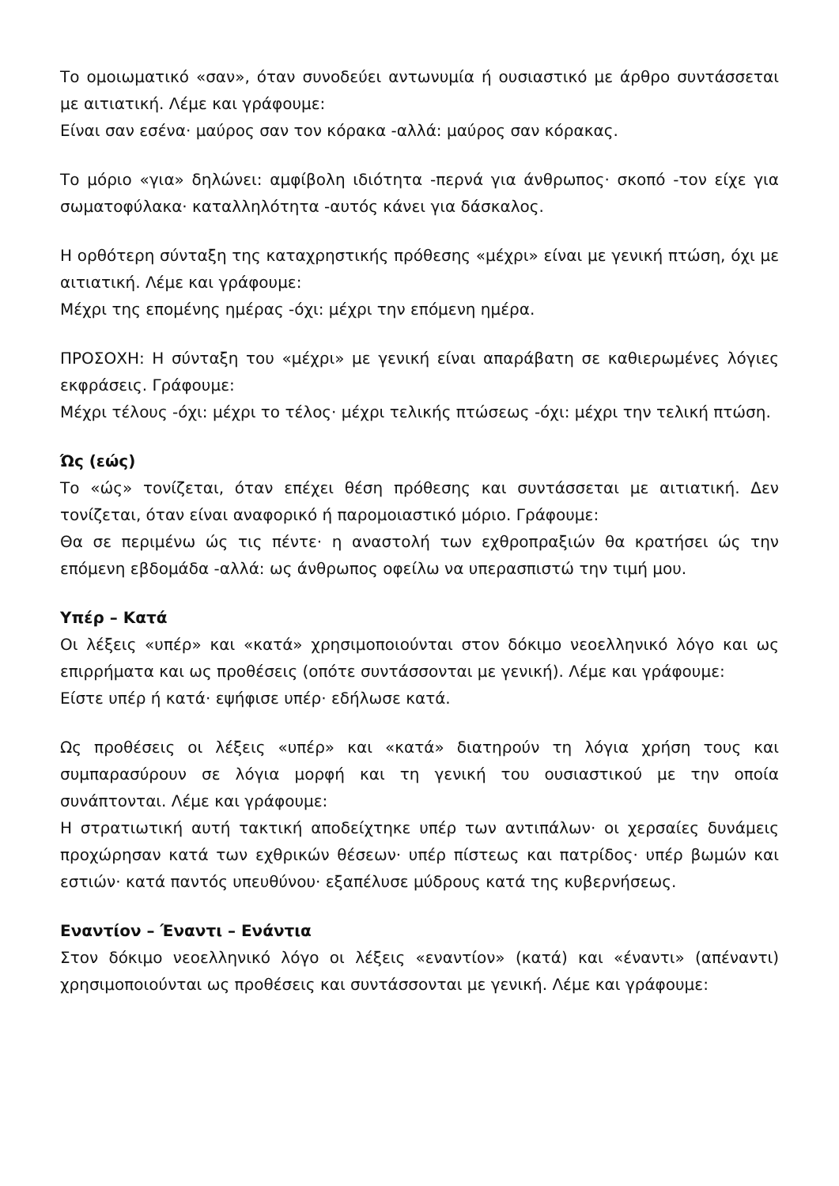Το ομοιωματικό «σαν», όταν συνοδεύει αντωνυμία ή ουσιαστικό με άρθρο συντάσσεται με αιτιατική. Λέμε και γράφουμε:
Είναι σαν εσένα· μαύρος σαν τον κόρακα -αλλά: μαύρος σαν κόρακας.
Το μόριο «για» δηλώνει: αμφίβολη ιδιότητα -περνά για άνθρωπος· σκοπό -τον είχε για σωματοφύλακα· καταλληλότητα -αυτός κάνει για δάσκαλος.
Η ορθότερη σύνταξη της καταχρηστικής πρόθεσης «μέχρι» είναι με γενική πτώση, όχι με αιτιατική. Λέμε και γράφουμε:
Μέχρι της επομένης ημέρας -όχι: μέχρι την επόμενη ημέρα.
ΠΡΟΣΟΧΗ: Η σύνταξη του «μέχρι» με γενική είναι απαράβατη σε καθιερωμένες λόγιες εκφράσεις. Γράφουμε:
Μέχρι τέλους -όχι: μέχρι το τέλος· μέχρι τελικής πτώσεως -όχι: μέχρι την τελική πτώση.
Ώς (εώς)
Το «ώς» τονίζεται, όταν επέχει θέση πρόθεσης και συντάσσεται με αιτιατική. Δεν τονίζεται, όταν είναι αναφορικό ή παρομοιαστικό μόριο. Γράφουμε:
Θα σε περιμένω ώς τις πέντε· η αναστολή των εχθροπραξιών θα κρατήσει ώς την επόμενη εβδομάδα -αλλά: ως άνθρωπος οφείλω να υπερασπιστώ την τιμή μου.
Υπέρ – Κατά
Οι λέξεις «υπέρ» και «κατά» χρησιμοποιούνται στον δόκιμο νεοελληνικό λόγο και ως επιρρήματα και ως προθέσεις (οπότε συντάσσονται με γενική). Λέμε και γράφουμε:
Είστε υπέρ ή κατά· εψήφισε υπέρ· εδήλωσε κατά.
Ως προθέσεις οι λέξεις «υπέρ» και «κατά» διατηρούν τη λόγια χρήση τους και συμπαρασύρουν σε λόγια μορφή και τη γενική του ουσιαστικού με την οποία συνάπτονται. Λέμε και γράφουμε:
Η στρατιωτική αυτή τακτική αποδείχτηκε υπέρ των αντιπάλων· οι χερσαίες δυνάμεις προχώρησαν κατά των εχθρικών θέσεων· υπέρ πίστεως και πατρίδος· υπέρ βωμών και εστιών· κατά παντός υπευθύνου· εξαπέλυσε μύδρους κατά της κυβερνήσεως.
Εναντίον – Έναντι – Ενάντια
Στον δόκιμο νεοελληνικό λόγο οι λέξεις «εναντίον» (κατά) και «έναντι» (απέναντι) χρησιμοποιούνται ως προθέσεις και συντάσσονται με γενική. Λέμε και γράφουμε: